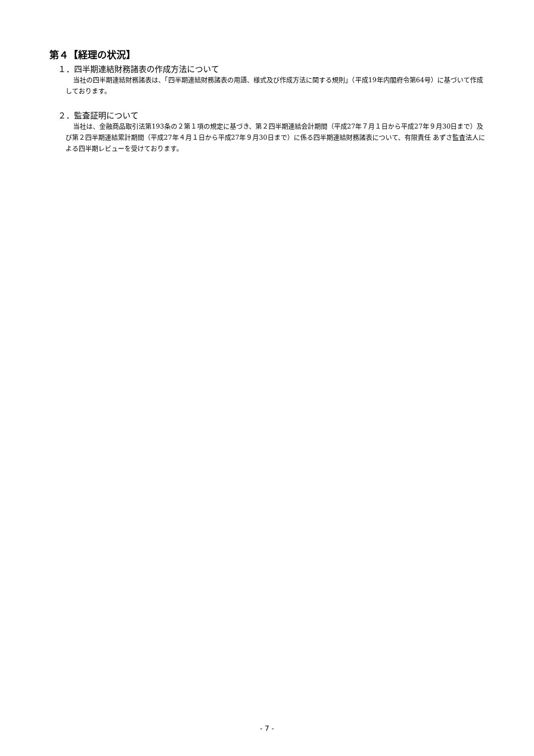第４【経理の状況】
１．四半期連結財務諸表の作成方法について
当社の四半期連結財務諸表は、「四半期連結財務諸表の用語、様式及び作成方法に関する規則」（平成19年内閣府令第64号）に基づいて作成しております。
２．監査証明について
当社は、金融商品取引法第193条の２第１項の規定に基づき、第２四半期連結会計期間（平成27年７月１日から平成27年９月30日まで）及び第２四半期連結累計期間（平成27年４月１日から平成27年９月30日まで）に係る四半期連結財務諸表について、有限責任 あずさ監査法人による四半期レビューを受けております。
- 7 -